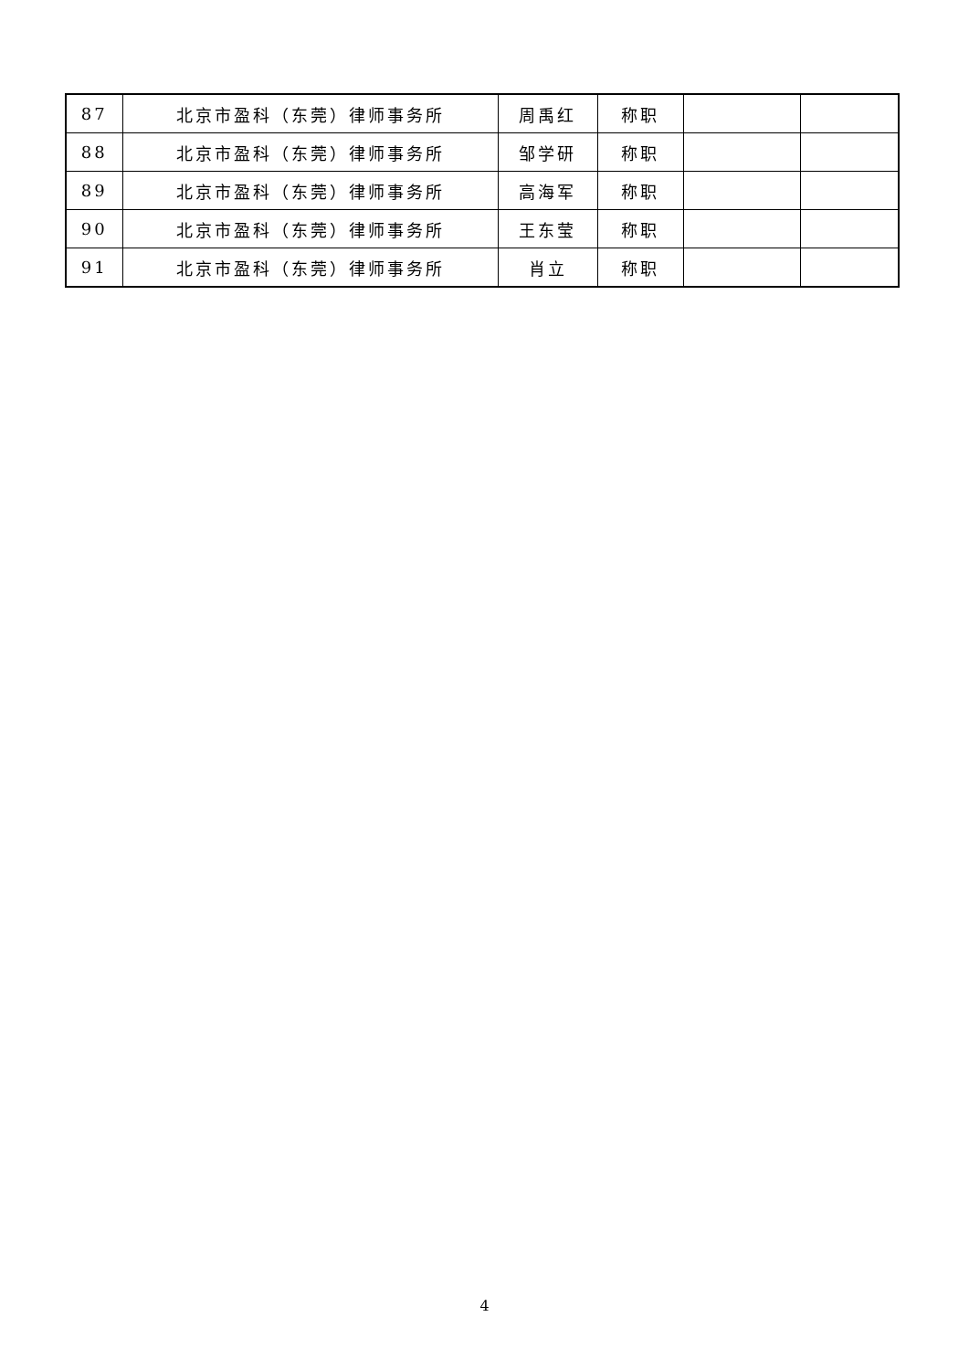| 87 | 北京市盈科（东莞）律师事务所 | 周禹红 | 称职 | | |
| 88 | 北京市盈科（东莞）律师事务所 | 邹学研 | 称职 | | |
| 89 | 北京市盈科（东莞）律师事务所 | 高海军 | 称职 | | |
| 90 | 北京市盈科（东莞）律师事务所 | 王东莹 | 称职 | | |
| 91 | 北京市盈科（东莞）律师事务所 | 肖立 | 称职 | | |
4